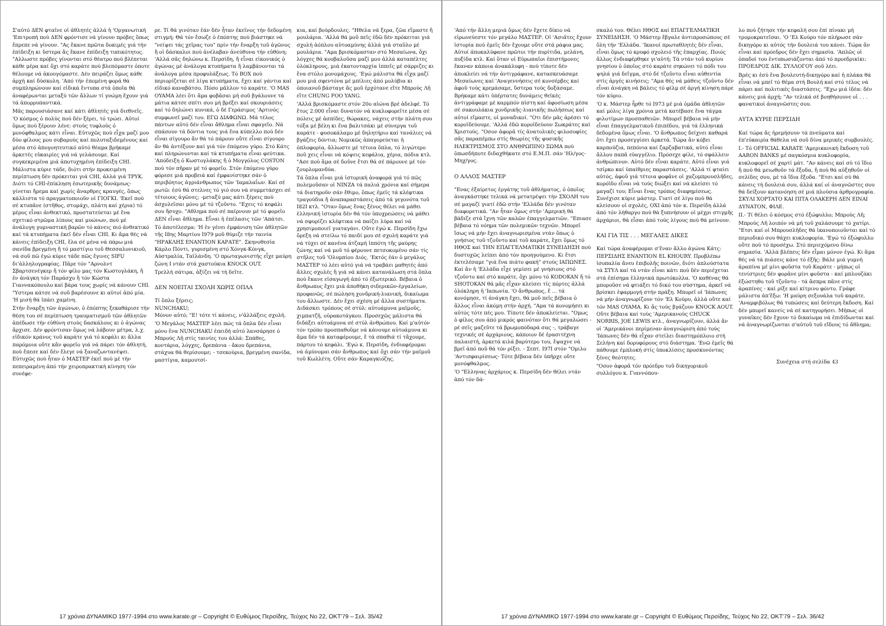Σ'αὐτό ΔΕΝ φταῖνε οἱ ἀθλητές ἀλλά ἡ 'Οργανωτική 'Επιτροπή πού ΔΕΝ φρόντισε νά γίνουν πρόβες ὅπως ἔπρεπε νά γίνουν. "Ας ἔκανε πρῶτα δοκιμές γιά τήν ἐπίδειξη κι ὕστερα ἄς ἔκανε ἐπίδειξη τυπικότητος. "Αλλωστε πρόβες γίνονται στό θέατρο πού βλέπεται κάθε μέρα καί ὄχι στό καράτε πού βλεπόμαστε ὁποτε θέλουμε νά ἀκουγόμαστε. Δέν πειράζει ὅμως κάθε ἀρχή καί δύσκολη. 'Από τήν ἑπομένη φορά θά συμπληρώνουν καί εἰδικά ἔντυπα στά ὁποῖα θά ἀναφέρωνται μεταξύ τῶν ἄλλων τί γνώμη ἔχουν γιά τά ἀπορρυπαντικά.
Μᾶς παρουσιάσανε καί κάτι ἀθλητές γιά διεθνεῖς. 'Ο κόσμος ὁ πολύς πού δέν ξέρει, τό τρώει. Αὐτοί ὅμως πού ξέρουν λένε: στούς τυφλούς ὁ μονόφθαλμος κάτι εἶναι. Εὐτυχῶς πού εἶχα μαζί μου δύο φίλους μου σοβαρούς καί πολυταξιδεμένους καί μέσα στό ἀπογοητευτικό αὐτό θέαμα βρήκαμε ἀρκετές εὐκαιρίες γιά νά γελάσουμε. Καί συγκεκριμένα μιά ἀποτυχημένη ἐπίδειξη CHI. Μάλιστα κύριε τάδε, διότι στήν προκειμένη περίπτωση δέν πρόκειται γιά CHI, ἀλλά γιά ΤΡΥΚ. Διότι τό CHI-ἐπίκληση ἐσωτερικῆς δυνάμεως-γίνεται ἤρεμα καί χωρίς ἄναρθρες κραυγές, ὅπως κάλλιστα τό πραγματοποιοῦν οἱ ΓΙΟΓΚΙ. 'Εκεῖ πού σέ κτυπᾶνε (στῆθος, στομάχι, πλάτη καί χέρια) τό μέρος εἶναι ἀνθεκτικό, προστατεύεται μέ ἕνα σχετικό στρῶμα λίπους καί μυώνων, πού μέ ἀνάλογη γυμναστική βαρῶν τό κάνεις πιό ἀνθεκτικό καί τά κτυπήματα ἐκεῖ δέν εἶναι CHI. Κι ἄμα θές νά κάνεις ἐπίδειξη CHI, ἔλα σέ μένα νά πάρω μιά σανίδα βρεγμένη ἤ τό μαστίγιο τοῦ Θεσσαλονικιοῦ, νά σοῦ πῶ ἐγώ κύριε τάδε πῶς ἔγινες SIFU δι'ἀλληλογραφίας. Πᾶρε τόν "Αρνολντ Σβαρτσενέγκερ ἤ τόν φίλο μας τόν Κωστογλάκη, ἤ ἐν ἀνάγκη τόν Παράσχο ἤ τόν Κώστα Γιαννακόπουλο καί βάρα τους χωρίς νά κάνουν CHI. "Υστερα κάτσε νά σοῦ βαρέσουνε κι αὐτοί ἀπό μία. 'Η μισή θά ἰπάει χαμένη.
Στήν ἔναρξη τῶν ἀγώνων, ὁ ἐπόπτης ξεκαθάρισε τήν θέση του σέ περίπτωση τραυματισμοῦ τῶν ἀθλητῶν ἀπέδωσε τήν εὐθύνη στούς δασκάλους κι ὁ ἀγώνας ἄρχισε. Δέν φρόντισαν ὅμως νά λάβουν μέτρα, λ.χ. εἰδικόν κράνος τοῦ καράτε γιά τό κεφάλι κι ἄλλα παρόμοια οὔτε κἄν φορεῖο γιά νά πάρει τόν ἀθλητή, πού ἔπεσε καί δέν ἔλεγε νά ξαναζωντανέψει. Εὐτυχῶς πού ἦταν ὁ ΜΑΣΤΕΡ ἐκεῖ πού μέ τήν πεπειραμένη ἀπό τήν χειροπρακτική κίνηση τόν συνέφε-
ρε. Τί θά γινόταν ἐάν δέν ἦταν ἐκεῖνος τήν δεδομένη στιγμή; Θά τόν ἔσωζε ὁ ἐπόπτης πού βιάστηκε νά "νείψει τάς χεῖρας του" πρίν τήν ἔναρξη τοῦ ἀγῶνος ἤ οἱ δάσκαλοι πού ἀνέλαβαν ἀνεύθυνα τήν εὐθύνη; 'Αλλά σᾶς δηλώνω κ. Περσίδη, ἤ εἶναι εἰκονικός ὁ ἀγώνας μέ ἀνάλογα κτυπήματα ἤ λαμβάνονται τά ἀνάλογα μέσα προφυλάξεως. Τό ΒΟΧ πού περιορίζεται σέ λίγα κτυπήματα, ἔχει καί γάντια καί εἰδικό καναβάτσο. Πόσο μᾶλλον τό καράτε. 'Ο MAS OYAMA λέει ὅτι ἅμα φοβᾶσαι μή σοῦ βγάλουνε τά μάτια κάτσε σπίτι σου μή βρέξει καί σκουριάσεις καί τό δηλώνει κυνικά, ὁ δέ Γεράσιμος 'Αρτινός συμφωνεῖ μαζί του. ΕΓΩ ΔΙΑΦΩΝΩ. Μά τέλος πάντων αὐτό δέν εἶναι ἄθλημα εἶναι σφαγεῖο. Νά σπάσουν τά δόντια τους γιά ἕνα κύπελλο πού δέν εἶναι σίγουρο ἄν θά τό πάρουν οὔτε εἶναι σίγουρο ἄν θά ἀντέξουν καί γιά τόν ἑπόμενο γύρο. Στό Κάτς καί πληρώνονται καί τά κτυπήματα εἶναι φεύτικα. 'Απόδειξη ὁ Κωστογλάκης ἤ ὁ Μογγόλος COSTON πού τόν πῆραν μέ τό φορεῖο. Στόν ἑπόμενο γύρο φόρεσε μιά προβειά καί ἐμφανίστηκε σάν ὁ περιβόητος ἀγριάνθρωπος τῶν 'Ιαμαλαΐων. Καί σέ ρωτῶ: ἐσύ θά στελνες τό γιό σου νά συμμετάσχει σέ τέτοιους ἀγῶνες; -μεταξύ μας κάτι ξέρεις πού ἀσχολεῖσαι μόνο μέ τό τζοῦντο. "Εχεις τό κεφάλι σου ἥσυχο. "Αθλημα πού σέ παίρνουν μέ τό φορεῖο ΔΕΝ εἶναι ἄθλημα. Εἶναι ἡ ἐπέλασις τῶν 'Απάτσι.
Τό ἀποτέλεσμα: 'Η ἐν γένει ἐμφάνιση τῶν ἀθλητῶν τῆς Ι8ης Μαρτίου Ι979 μοῦ θύμιζε τήν ταινία "ΗΡΑΚΛΗΣ ΕΝΑΝΤΙΟΝ ΚΑΡΑΤΕ". Σκηνοθεσία Κάρλο Πόντι, γυρισμένη στό Χόνγκ-Κόνγκ, Αὐστραλία, Ταϊλάνδη. 'Ο πρωταγωνιστής εἶχε μαύρη ζώνη Ι ντάν στά χαστούκια KNOCK OUT.
Τρελλή σάτιρα, ἀξίζει νά τή δεῖτε.
ΔΕΝ ΝΟΕΙΤΑΙ ΣΧΟΛΗ ΧΩΡΙΣ ΟΠΛΑ
Τί ὅπλο ξέρεις;
NUNCHAKU;
Μόνον αὐτό; "Ε! τότε τί κάνεις, ν'ἀλλάξεις σχολή.
'Ο Μεγάλος ΜΑΣΤΕΡ λέει πώς τά ὅπλα δέν εἶναι μόνο ἕνα NUNCHAKU ἐπειδή αὐτό λανσάρησε ὁ Μπρούς Λῆ στίς ταινίες του ἀλλά: Σπάθες, κοντάρια, λόγχες, δρεπάνια - ἄκου δρεπάνια, στάχυα θά θερίσουμε; - τσεκούρια, βρεγμένη σανίδα, μαστίγια, καμουτσί-
κια, καί βούρδουλες. "Ηθελα νά ξερα, ζῶα εἴμαστε ἤ μουλάρια. 'Αλλά θά μοῦ πεῖς ἐδῶ δέν πρόκειται γιά σχολή ἀόπλου αὐτοαμύνης ἀλλά γιά σταῦλο μέ μουλάρια. "Αμα βρισκόμασταν στό Μεσαίωνα, ὄχι λόγχες θά κουβαλοῦσα μαζί μου ἀλλά καταπέλτες ὁλόκληρους, μιά ἑκατονταρχία ἱππεῖς μέ σάρριζες κι ἕνα στόλο μονομάχους. 'Εγώ μάλιστα θά εἶχα μαζί μου μιά σφεντόνα μέ μπίλιες ἀπό μολύβια κι ὁποιανοῦ βάσταγε ἄς μοῦ ἐρχότανε εἴτε Μπρούς Λῆ εἴτε CHUNG FOO YANG.
'Αλλά βρισκόμαστε στόν 20ο αἰώνα βρέ ἀδελφέ. Τό ἔτος 2.000 εἶναι δυνατόν νά κυκλοφορεῖτε μέσα σέ πόλεις μέ ἀσπίδες, θώρακες, νάχεις στήν πλάτη σου τόξα μέ βέλη κι ἕνα βαλιτσάκι μέ σύνεργα τοῦ καράτε - φυσοκάλαμο μέ δηλητήριο καί τανάλιες νά βγάζεις δόντια; Νομικῶς ἀπαγορεύεται ἡ ὁπλοφορία, ἄλλωστε μέ τέτοια ὅπλα, τό λιγώτερο ποῦ χεις εἶναι νά κόψεις κεφάλια, χέρια, πόδια κτλ. "Ασε πού ἅμα σέ δοῦνε ἔτσι θά σέ πάρουνε μέ τόν ζουρλομανδύα.
Τά ὅπλα εἶναι μιά ἱστορική ἀναφορά γιά τό πῶς πολεμοῦσαν οἱ ΝΙΝΖΑ τά παλιά χρόνια καί σήμερα τά διατηροῦν σάν ἔθιμο, ὅπως ἐμεῖς τά κλέφτικα τραγούδια ἤ ἀναπαραστάσεις ἀπό τά γεγονότα τοῦ Ι82Ι κτλ. "Οταν ὅμως ἕνας ξένος θέλει νά μάθει ἑλληνική ἱστορία δέν θά τόν ὑποχρεώσεις νά μάθει νά σφυρίζει κλέφτικα νά παίζει λύρα καί νά χρησιμοποιεῖ γιαταγάνι. Οὔτε ἐγώ κ. Περσίδη ἔχω ὄρεξη νά στείλω τό παιδί μου σέ σχολή καράτε γιά νά τύχει σέ κανένα ἀτζαμή ἱππότη τῆς μαύρης ζώνης καί νά μοῦ τό φέρουνε πετσοκομένο σάν τίς στῆλες τοῦ 'Ολυμπίου Διός. 'Εκτός ἐάν ὁ μεγάλος ΜΑΣΤΕΡ τό λέει αὐτό γιά νά τραβάει μαθητές ἀπό ἄλλες σχολές ἤ γιά νά κάνει κατανάλωση στά ὅπλα πού ἔκανε εἰσαγωγή ἀπό τό ἐξωτερικό. Βέβαια ὁ ἄνθρωπος ἔχει μιά ἀποθήκη σιδερικῶν-ἐργαλείων, προφανῶς, σέ πώληση χονδρική-λιανική, δικαίωμα του ἄλλωστε. Δέν ἔχει σχέση μέ ἄλλα συστήματα. Διδάσκει τρόπους σέ στύλ: αὐτοάμυνα μαϊμοῦς, χιμπατζῆ, οὐρακοτάγκου. Προσεχῶς μάλιστα θά διδάξει αὐτοάμυνα σέ στύλ ἀνθρώπου. Καί μ'αὐτόν τόν τρόπο προσπαθοῦμε νά κάνουμε αὐτοάμυνα κι ἅμα δέν τά καταφέρουμε, ἔ τά σπαθιά τί τἄχουμε, πάρτου τό κεφάλι. 'Εγώ κ. Περσίδη, ἐνδιαφέρομαι νά ἀμύνομαι σάν ἄνθρωπος καί ὄχι σάν τήν μαϊμοῦ τοῦ Κωλλέτη. Οὔτε σάν Καραγκιόζης.
17 χρόνια ΔΥΝΑΜΙΚΟ 1977-1994 στο www.karate.gr – Copyright © Ευθύμιος Περσίδης, Τεύχος Νο 22, ΟΚΤ'79 – Σελ. 35/42
'Από τήν ἄλλη μεριά ὅμως δέν ἔχετε δίκιο νά εἰρωνεύεστε τόν μεγάλο ΜΑΣΤΕΡ. Οἱ 'Ασιᾶτες ἔχουν ἱστορία πού ἐμεῖς δέν ἔχουμε οὔτε στά ράφια μας. Αὐτοί ἀποκαλύφανε πρῶτοι τήν πυρίτιδα, μελάνη, πυξίδα κτλ. Καί ὅταν οἱ Εὐρωπαῖοι ἐπιστήμονες ἔκαναν κάποια ἀνακάλυφη - πού τίποτε δέν ἀποκλείει νά τήν ἀντιγράφανε, κατασκευάσαμε Μεσαίωνες καί 'Αναγεννήσεις σέ κονσέρβες καί ἀφοῦ τούς κρεμάσαμε, ὕστερα τούς δοξάσαμε. Βρήκαμε κάτι ὑπέρτατες δυνάμεις θεϊκές ἀντιγράφαμε μέ καρμπόν πίστη καί ἀφοσίωση μέσα σέ σακουλάκια χονδρικῆς-λιανικῆς πωλήσεως καί αὐτοί εἴμαστε, οἱ μοναδικοί. "Οτι δέν μᾶς ἀρέσει τό κοροϊδεύουμε. 'Αλλά ἐδῶ κοροϊδεύουν Σωκράτες καί Χριστούς. "Οσον ἀφορᾶ τίς ἀνατολικές φιλοσοφίες σᾶς παραπέμπω στίς θεωρίες τῆς φυσικῆς ΗΛΕΚΤΡΙΣΜΟΣ ΣΤΟ ΑΝΘΡΩΠΙΝΟ ΣΩΜΑ πού ὁπωσδήποτε διδαχθήκατε στό Ε.Μ.Π. σάν 'Ηλ/γος-Μηχ/γος.
Ο ΑΛΛΟΣ ΜΑΣΤΕΡ
"Ενας ἐξαίρετος ἐργάτης τοῦ ἀθλήματος, ὁ ὁποῖος ἀναγκάστηκε τελικά νά μετατρέψει τήν ΣΧΟΛΗ του σέ μαγαζί γιατί ἐδῶ στήν 'Ελλάδα δέν γινόταν διαφορετικά. "Αν ἦταν ὅμως στήν 'Αμερική θά βάδιζε στά ἴχνη τῶν καλῶν ἐπαγγελματιῶν. "Επιασε βέβαια τό νόημα τῶν πολεμικῶν τεχνῶν. Μπορεῖ ἴσως νά μήν ἔχει ἀναγνωρισμένα ντάν ὅπως ὁ γνήσιος τοῦ τζοῦντο καί τοῦ καράτε, ἔχει ὅμως τό ΗΘΟΣ καί ΤΗΝ ΕΠΑΓΓΕΛΜΑΤΙΚΗ ΣΥΝΕΙΔΗΣΗ πού δυστυχῶς λείπει ἀπό τόν προηγούμενο. Κι ἔτσι ἐκτελέσαμε "γιά ἕνα πιάτο φακή" στούς ΙΑΠΩΝΕΣ. Καί ἄν ἡ 'Ελλάδα εἶχε γεμίσει μέ γνήσιους στό τζοῦντο καί στό καράτε, ὄχι μόνο τό KODOKAN ἤ τό SHOTOKAN θά μᾶς εἶχαν κλείσει τίς πόρτες ἀλλά ὁλόκληρη ἡ 'Ιαπωνία. 'Ο ἄνθρωπος, ἔ ... τά κονόμησε, τί ἀνάγκη ἔχει, θά μοῦ πεῖς βέβαια ὁ ἄλλος εἶναι ἀκόμη στήν ἀρχή. "Αμα τά κονομήσει κι αὐτός τότε πές μου. Τίποτε δέν ἀποκλείεται. "Ομως ὁ φίλος σου ἀπό μικρός φαινόταν ὅτι θά μεγαλώσει - ρέ σεῖς μαζεῦτε τά βρωμοπόδαρά σας -, τράβαγε τεχνικές σέ ἀρχάριους, κάποιον δέ ἐρασιτέχνη παλαιστή, ἀρκετά κιλά βαρύτερο του, ἔψαχνε νά βρεῖ ἀπό ποῦ θά τόν ρίξει. - Σεπτ. Ι97Ι στόν "Ομιλο 'Αντισφαιρίσεως- Τότε βέβαια δέν ὑπῆρχε οὔτε μονόφθαλμος.
'Ο "Ελληνας ἀρχάριος κ. Περσίδη δέν θέλει ντάν ἀπό τόν δά-
σκαλό του. Θέλει ΗΘΟΣ καί ΕΠΑΓΓΕΛΜΑΤΙΚΗ ΣΥΝΕΙΔΗΣΗ. 'Ο Μάστερ ἔβγαλε ἀντιπροσώπους σέ ὅλη τήν 'Ελλάδα. 'Ικανοί πρωταθλητές δέν εἶναι, εἶναι ὅμως τό κρυφό σχολειό τῆς ἐπαρχίας. Ποιός ἄλλος ἐνδιαφέρθηκε γι'αὐτή; Τά ντάν τοῦ κυρίου γνησίου ὁ ὁποῖος στό καράτε σηκώνει τό πόδι του ψηλά γιά δεῖγμα, στό δέ τζοῦντο εἶναι αὐθεντία στίς ἀργές κινήσεις; "Αμα θές νά μάθεις τζοῦντο δέν εἶναι ἀνάγκη νά βάλεις τό φίλμ σέ ἀργή κίνηση πάρε τόν κύριο.
'Ο κ. Μάστερ ἦρθε τό Ι973 μέ μιά ὁμάδα ἀθλητῶν καί μόλις λίγα χρόνια μετά κατέβασε ἕνα τάγμα φιλοτίμων προσπαθειῶν. Μπορεῖ βέβαια νά μήν εἶναι ἐπαγγελματικοῦ ἐπιπέδου, γιά τά ἑλληνικά δεδομένα ὅμως εἶναι. 'Ο ἄνθρωπος δείχνει καθαρά ὅτι ἔχει προσεγγίσει ἀρκετά. Τώρα ἄν κόβει καρπούζια, πεπόνια καί ζαρζαβατικά, αὐτό εἶναι ἄλλου παπᾶ εὐαγγέλιο. Πρόσεχε φίλε, τό σφάλλειν ἀνθρώπινον. Αὐτό δέν εἶναι καράτε. Αὐτό εἶναι γιά τσίρκο καί ὑπαίθριες παραστάσεις. 'Αλλά τί φταίει αὐτός, ἀφοῦ γιά τέτοια φοφᾶνε οἱ χαζομπρουσλῆδες, κορόϊδο εἶναι νά τούς διώξει καί νά κλείσει τό μαγαζί του; Εἶναι ἕνας τρόπος διαφημίσεως. Συνέχισε κύριε μάστερ. Γιατί σέ λίγο πού θά κλείσουν οἱ σχολές, ΟΧΙ ἀπό τόν κ. Περσίδη ἀλλά ἀπό τόν λήθαργο πού θά ξυπνήσουν οἱ μέχρι στιγμῆς ἀρχάριοι, θά εἶσαι ἀπό τούς λίγους πού θά μείνουν.
ΚΑΙ ΓΙΑ ΤΙΣ . . . ΜΕΓΑΛΕΣ ΔΙΚΕΣ
Καί τώρα ἀναφέρομαι σ'ἕναν ἄλλο ἀγώνα Κάτς: ΠΕΡΣΙΔΗΣ ΕΝΑΝΤΙΟΝ EL KHOURY. Προβλέπω ἰσοπαλία ἄνευ ἐπιβολῆς ποινῶν, διότι ἁπλούστατα τά ΣΤΥΛ καί τά ντάν εἶναι κάτι πού δέν περιέχεται στά ἐπίσημα ἑλληνικά πρωτόκολλα. 'Ο καθένας θά μποροῦσε νά φτιάξει τό δικό του σύστημα, ἀρκεῖ νά βρίσκει ἐφαρμογή στήν πράξη. Μπορεῖ οἱ 'Ιάπωνες νά μήν ἀναγνωρίζουν τόν 'Ελ Κούρυ, ἀλλά οὔτε καί τόν MAS OYAMA. Κι ἄς τούς βγάζουν KNOCK AOUT. Οὔτε βέβαια καί τούς 'Αμερικανούς CHUCK NORRIS, JOE LEWIS κτλ., ἀναγνωρίζουν, ἀλλά ἄν οἱ 'Αμερικάνοι περίμεναν ἀναγνώριση ἀπό τούς 'Ιάπωνες δέν θά εἶχαν στείλει διαστημόπλοιο στή Σελήνη καί δορυφόρους στό διάστημα. 'Ενῶ ἐμεῖς θά πάθουμε ἐμπλοκή στίς ὑποκλίσεις προσκυνόντας ξένες θεότητες.
"Οσον ἀφορᾶ τόν πρόεδρο τοῦ δικηγορικοῦ συλλόγου κ. Γιαννόπου-
λο πού ζήτησε τήν κεφαλή σου ἐπί πίνακι μή τρομοκρατεῖσαι. 'Ο 'Ελ Κούρυ τόν πλήρωσε σάν δικηγόρο κι αὐτός τήν δουλειά του κάνει. Τώρα ἄν εἶναι καί πρόεδρος δέν ἔχει σημασία. 'Απλῶς οἱ ὀπαδοί του ἐντυπωσιάζονται ἀπό τό προεδρικίκι: ΠΡΟΕΔΡΟΣ ΔΙΚ. ΣΥΛΛΟΓΟΥ σοῦ λέει.
Βρές κι ἐσύ ἕνα βουλευτή-δικηγόρο καί ἡ πλάκα θά εἶναι νά μπεῖ τό θέμα στή Βουλή καί στό τέλος νά πάρει καί πολιτικές διαστάσεις. "Εχω μιά ἰδέα: δέν κάνεις μιά ἀρχή; "Αν τελικά σέ βοηθήσουνε οἱ . . . φανατικοί ἀναγνῶστες σου.
ΑΥΤΑ ΚΥΡΙΕ ΠΕΡΣΙΔΗ
Καί τώρα ἄς ἠρεμήσουν τά πνεύματα καί ἐπ'εὐκαιρία θάθελα νά σοῦ δίνα μερικές συμβουλές.
Ι.- Τό OFFICIAL KARATE 'Αμερικανική ἔκδοση τοῦ AARON BANKS μέ παγκόσμια κυκλοφορία, κυκλοφορεῖ σέ χαρτί μάτ. "Αν κάνεις καί σύ τό ἴδιο ἤ πού θά μειωθοῦν τά ἔξοδα, ἤ πού θά αὐξηθοῦν οἱ σελίδες σου, μέ τά ἴδια ἔξοδα. "Ετσι καί σύ θά κάνεις τή δουλειά σου, ἀλλά καί οἱ ἀναγνῶστες σου θά δείξουν κατανόηση σέ μιά πλούσια ἀρθρογραφία. ΣΚΥΛΙ ΧΟΡΤΑΤΟ ΚΑΙ ΠΙΤΑ ΟΛΑΚΕΡΗ ΔΕΝ ΕΙΝΑΙ ΔΥΝΑΤΟΝ, ΦΙΛΕ.
ΙΙ.- Τί θέλει ὁ κόσμος στό ἐξώφυλλο; Μπρούς Λῆ;
Μπρούς Λῆ λοιπόν νά μή τοῦ χαλάσουμε τό χατίρι. "Ετσι καί οἱ Μπρουσλῆδες θά ἱκανοποιοῦνται καί τό περιοδικό σου θάχει κυκλοφορία. 'Εγώ τό ἐξώφυλλο οὔτε πού τό προσέχω. Στό περιεχόμενο δίνω σημασία. 'Αλλά βλέπεις δέν εἶμαι μόνον ἐγώ. Κι ἅμα θές νά τά πιάσεις κάνε τό ἑξῆς: Βάλε μιά γυμνή ἀραπίνα μέ μίνι φοῦστα τοῦ Καράτε - μήπως οἱ τενίστριες δέν φορᾶνε μίνι φοῦστα - καί μπλουζάκι ἐξώστηθο τοῦ τζοῦντο - τά ἄσπρα πᾶνε στίς ἀραπίνες - καί ρίξε καί κίτρινο φόντο. Γράφε μάλιστα ἀπ'ἔξω: 'Η μαύρη σεξουάλα τοῦ καράτε. 'Αναμφιβόλως θά τυπώσεις καί δεύτερη ἔκδοση. Καί δέν μπορεῖ κανείς νά σέ κατηγορήσει. Μήπως οἱ γυναῖκες δέν ἔχουν τό δικαίωμα νά ἐπιδίδωνται καί νά ἀναγνωρίζωνται σ'αὐτοῦ τοῦ εἴδους τό ἄθλημα;
Συνέχεια στή σελίδα 43
17 χρόνια ΔΥΝΑΜΙΚΟ 1977-1994 στο www.karate.gr – Copyright © Ευθύμιος Περσίδης, Τεύχος Νο 22, ΟΚΤ'79 – Σελ. 36/42